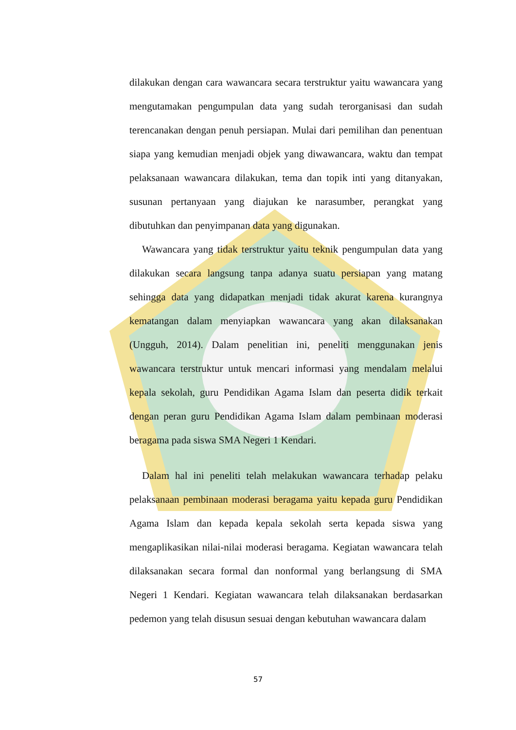dilakukan dengan cara wawancara secara terstruktur yaitu wawancara yang mengutamakan pengumpulan data yang sudah terorganisasi dan sudah terencanakan dengan penuh persiapan. Mulai dari pemilihan dan penentuan siapa yang kemudian menjadi objek yang diwawancara, waktu dan tempat pelaksanaan wawancara dilakukan, tema dan topik inti yang ditanyakan, susunan pertanyaan yang diajukan ke narasumber, perangkat yang dibutuhkan dan penyimpanan data yang digunakan.
Wawancara yang tidak terstruktur yaitu teknik pengumpulan data yang dilakukan secara langsung tanpa adanya suatu persiapan yang matang sehingga data yang didapatkan menjadi tidak akurat karena kurangnya kematangan dalam menyiapkan wawancara yang akan dilaksanakan (Ungguh, 2014). Dalam penelitian ini, peneliti menggunakan jenis wawancara terstruktur untuk mencari informasi yang mendalam melalui kepala sekolah, guru Pendidikan Agama Islam dan peserta didik terkait dengan peran guru Pendidikan Agama Islam dalam pembinaan moderasi beragama pada siswa SMA Negeri 1 Kendari.
Dalam hal ini peneliti telah melakukan wawancara terhadap pelaku pelaksanaan pembinaan moderasi beragama yaitu kepada guru Pendidikan Agama Islam dan kepada kepala sekolah serta kepada siswa yang mengaplikasikan nilai-nilai moderasi beragama. Kegiatan wawancara telah dilaksanakan secara formal dan nonformal yang berlangsung di SMA Negeri 1 Kendari. Kegiatan wawancara telah dilaksanakan berdasarkan pedemon yang telah disusun sesuai dengan kebutuhan wawancara dalam
57